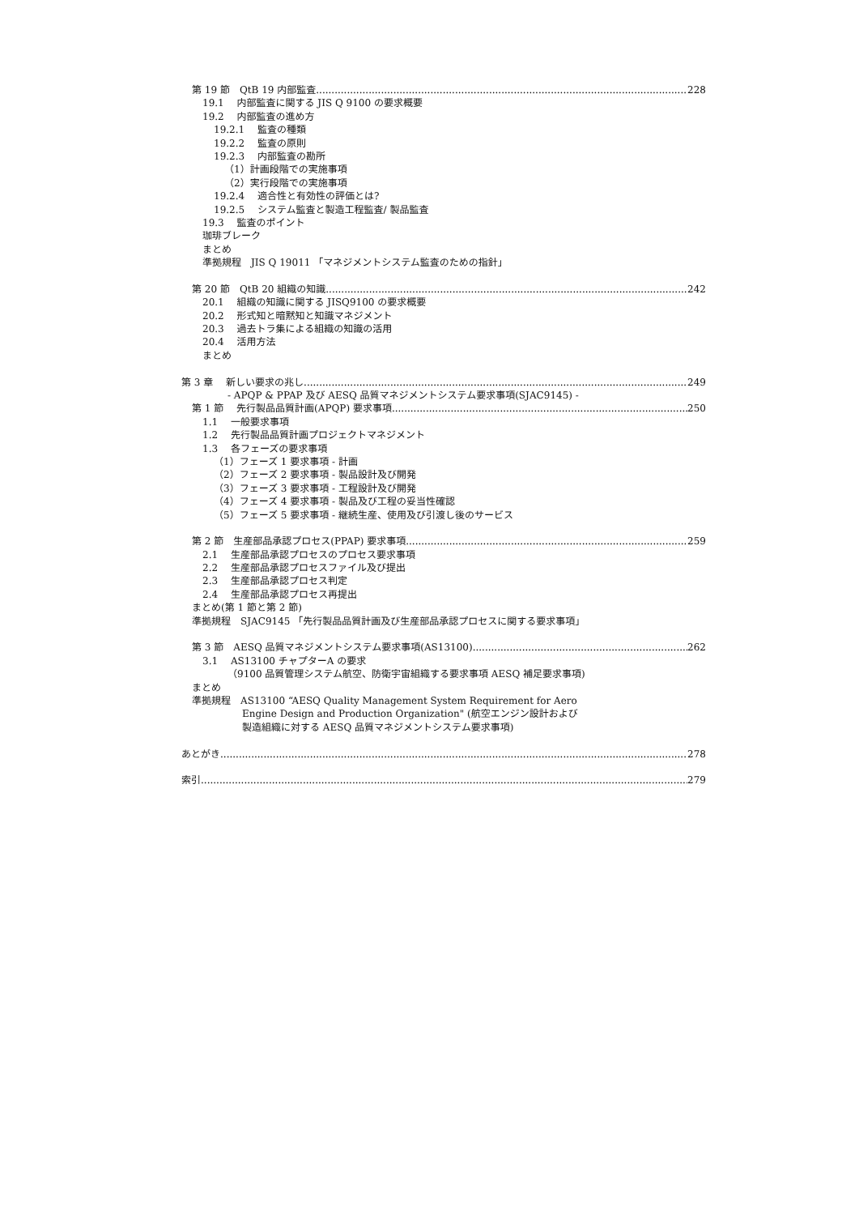第 19 節　QtB 19 内部監査 228
19.1　 内部監査に関する JIS Q 9100 の要求概要
19.2　 内部監査の進め方
19.2.1　 監査の種類
19.2.2　 監査の原則
19.2.3　 内部監査の勘所
（1）計画段階での実施事項
（2）実行段階での実施事項
19.2.4　 適合性と有効性の評価とは?
19.2.5　 システム監査と製造工程監査/ 製品監査
19.3　 監査のポイント
珈琲ブレーク
まとめ
準拠規程　JIS Q 19011 「マネジメントシステム監査のための指針」
第 20 節　QtB 20 組織の知識 242
20.1　 組織の知識に関する JISQ9100 の要求概要
20.2　 形式知と暗黙知と知識マネジメント
20.3　 過去トラ集による組織の知識の活用
20.4　 活用方法
まとめ
第 3 章　 新しい要求の兆し 249
- APQP & PPAP 及び AESQ 品質マネジメントシステム要求事項(SJAC9145) -
第 1 節　 先行製品品質計画(APQP) 要求事項 250
1.1　 一般要求事項
1.2　 先行製品品質計画プロジェクトマネジメント
1.3　 各フェーズの要求事項
（1）フェーズ 1 要求事項 - 計画
（2）フェーズ 2 要求事項 - 製品設計及び開発
（3）フェーズ 3 要求事項 - 工程設計及び開発
（4）フェーズ 4 要求事項 - 製品及び工程の妥当性確認
（5）フェーズ 5 要求事項 - 継続生産、使用及び引渡し後のサービス
第 2 節　生産部品承認プロセス(PPAP) 要求事項 259
2.1　 生産部品承認プロセスのプロセス要求事項
2.2　 生産部品承認プロセスファイル及び提出
2.3　 生産部品承認プロセス判定
2.4　 生産部品承認プロセス再提出
まとめ(第 1 節と第 2 節)
準拠規程　SJAC9145 「先行製品品質計画及び生産部品承認プロセスに関する要求事項」
第 3 節　AESQ 品質マネジメントシステム要求事項(AS13100) 262
3.1　 AS13100 チャプターA の要求
（9100 品質管理システム航空、防衛宇宙組織する要求事項 AESQ 補足要求事項)
まとめ
準拠規程　AS13100 “AESQ Quality Management System Requirement for Aero
Engine Design and Production Organization" (航空エンジン設計および
製造組織に対する AESQ 品質マネジメントシステム要求事項)
あとがき 278
索引 279